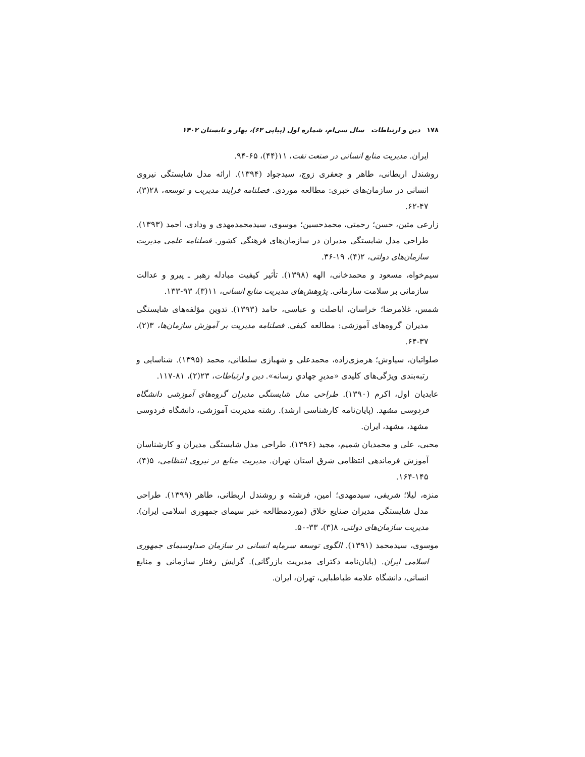۱۷۸ دین و ارتباطات سال سی‌ام، شماره اول (پیاپی ۶۳)، بهار و تابستان ۱۴۰۲
ایران. مدیریت منابع انسانی در صنعت نفت، ۱۱(۴۴)، ۶۵-۹۴.
روشندل اربطانی، طاهر و جعفری زوج، سیدجواد (۱۳۹۴). ارائه مدل شایستگی نیروی انسانی در سازمان‌های خبری: مطالعه موردی. فصلنامه فرایند مدیریت و توسعه، ۲۸(۳)، ۴۷-۶۲.
زارعی متین، حسن؛ رحمتی، محمدحسین؛ موسوی، سیدمحمدمهدی و ودادی، احمد (۱۳۹۳). طراحی مدل شایستگی مدیران در سازمان‌های فرهنگی کشور. فصلنامه علمی مدیریت سازمان‌های دولتی، ۲(۴)، ۱۹-۳۶.
سیم‌خواه، مسعود و محمدخانی، الهه (۱۳۹۸). تأثیر کیفیت مبادله رهبر ـ پیرو و عدالت سازمانی بر سلامت سازمانی. پژوهش‌های مدیریت منابع انسانی، ۱۱(۳)، ۹۳-۱۳۳.
شمس، غلامرضا؛ خراسان، اباصلت و عباسی، حامد (۱۳۹۳). تدوین مؤلفه‌های شایستگی مدیران گروه‌های آموزشی: مطالعه کیفی. فصلنامه مدیریت بر آموزش سازمان‌ها، ۳(۲)، ۳۷-۶۴.
صلواتیان، سیاوش؛ هرمزی‌زاده، محمدعلی و شهبازی سلطانی، محمد (۱۳۹۵). شناسایی و رتبه‌بندی ویژگی‌های کلیدی «مدیرِ جهادیِ رسانه». دین و ارتباطات، ۲۳(۲)، ۸۱-۱۱۷.
عابدیان اول، اکرم (۱۳۹۰). طراحی مدل شایستگی مدیران گروه‌های آموزشی دانشگاه فردوسی مشهد. (پایان‌نامه کارشناسی ارشد). رشته مدیریت آموزشی، دانشگاه فردوسی مشهد، مشهد، ایران.
محبی، علی و محمدیان شمیم، مجید (۱۳۹۶). طراحی مدل شایستگی مدیران و کارشناسان آموزش فرماندهی انتظامی شرق استان تهران. مدیریت منابع در نیروی انتظامی، ۵(۴)، ۱۴۵-۱۶۴.
منزه، لیلا؛ شریفی، سیدمهدی؛ امین، فرشته و روشندل اربطانی، طاهر (۱۳۹۹). طراحی مدل شایستگی مدیران صنایع خلاق (موردمطالعه خبر سیمای جمهوری اسلامی ایران). مدیریت سازمان‌های دولتی، ۸(۳)، ۳۳-۵۰.
موسوی، سیدمحمد (۱۳۹۱). الگوی توسعه سرمایه انسانی در سازمان صداوسیمای جمهوری اسلامی ایران. (پایان‌نامه دکترای مدیریت بازرگانی). گرایش رفتار سازمانی و منابع انسانی، دانشگاه علامه طباطبایی، تهران، ایران.